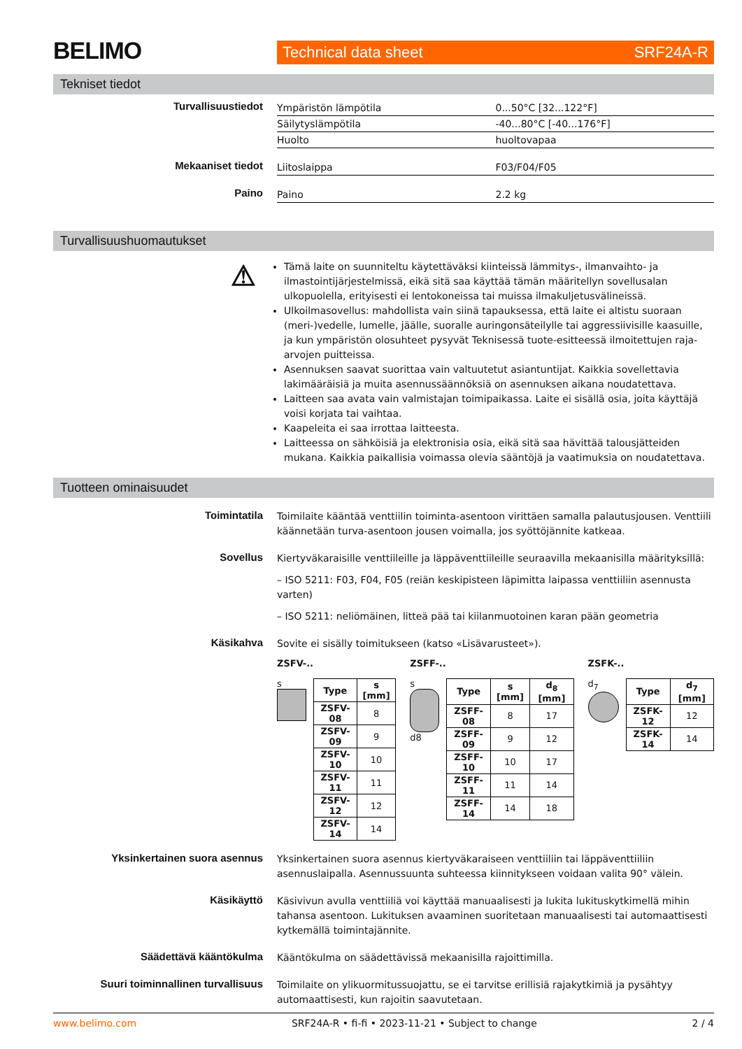BELIMO
Technical data sheet SRF24A-R
Tekniset tiedot
Turvallisuustiedot
| Ympäristön lämpötila | 0...50°C [32...122°F] |
| Säilytyslämpötila | -40...80°C [-40...176°F] |
| Huolto | huoltovapaa |
Mekaaniset tiedot
| Liitoslaippa | F03/F04/F05 |
Paino
| Paino | 2.2 kg |
Turvallisuushuomautukset
⚠
Tämä laite on suunniteltu käytettäväksi kiinteissä lämmitys-, ilmanvaihto- ja ilmastointijärjestelmissä, eikä sitä saa käyttää tämän määritellyn sovellusalan ulkopuolella, erityisesti ei lentokoneissa tai muissa ilmakuljetusvälineissä.
Ulkoilmasovellus: mahdollista vain siinä tapauksessa, että laite ei altistu suoraan (meri-)vedelle, lumelle, jäälle, suoralle auringonsäteilylle tai aggressiivisille kaasuille, ja kun ympäristön olosuhteet pysyvät Teknisessä tuote-esitteessä ilmoitettujen raja-arvojen puitteissa.
Asennuksen saavat suorittaa vain valtuutetut asiantuntijat. Kaikkia sovellettavia lakimääräisiä ja muita asennussäännöksiä on asennuksen aikana noudatettava.
Laitteen saa avata vain valmistajan toimipaikassa. Laite ei sisällä osia, joita käyttäjä voisi korjata tai vaihtaa.
Kaapeleita ei saa irrottaa laitteesta.
Laitteessa on sähköisiä ja elektronisia osia, eikä sitä saa hävittää talousjätteiden mukana. Kaikkia paikallisia voimassa olevia sääntöjä ja vaatimuksia on noudatettava.
Tuotteen ominaisuudet
Toimintatila
Toimilaite kääntää venttiilin toiminta-asentoon virittäen samalla palautusjousen. Venttiili käännetään turva-asentoon jousen voimalla, jos syöttöjännite katkeaa.
Sovellus
Kiertyväkaraisille venttiileille ja läppäventtiileille seuraavilla mekaanisilla määrityksillä:
– ISO 5211: F03, F04, F05 (reiän keskipisteen läpimitta laipassa venttiiliin asennusta varten)
– ISO 5211: neliömäinen, litteä pää tai kiilanmuotoinen karan pään geometria
Käsikahva
Sovite ei sisälly toimitukseen (katso «Lisävarusteet»).
ZSFV-..
s
| Type | s [mm] |
| --- | --- |
| ZSFV-08 | 8 |
| ZSFV-09 | 9 |
| ZSFV-10 | 10 |
| ZSFV-11 | 11 |
| ZSFV-12 | 12 |
| ZSFV-14 | 14 |
ZSFF-..
s
d8
| Type | s [mm] | d<sub>8</sub> [mm] |
| --- | --- | --- |
| ZSFF-08 | 8 | 17 |
| ZSFF-09 | 9 | 12 |
| ZSFF-10 | 10 | 17 |
| ZSFF-11 | 11 | 14 |
| ZSFF-14 | 14 | 18 |
ZSFK-..
d<sub>7</sub>
| Type | d<sub>7</sub> [mm] |
| --- | --- |
| ZSFK-12 | 12 |
| ZSFK-14 | 14 |
Yksinkertainen suora asennus
Yksinkertainen suora asennus kiertyväkaraiseen venttiiliin tai läppäventtiiliin asennuslaipalla. Asennussuunta suhteessa kiinnitykseen voidaan valita 90° välein.
Käsikäyttö
Käsivivun avulla venttiiliä voi käyttää manuaalisesti ja lukita lukituskytkimellä mihin tahansa asentoon. Lukituksen avaaminen suoritetaan manuaalisesti tai automaattisesti kytkemällä toimintajännite.
Säädettävä kääntökulma
Kääntökulma on säädettävissä mekaanisilla rajoittimilla.
Suuri toiminnallinen turvallisuus
Toimilaite on ylikuormitussuojattu, se ei tarvitse erillisiä rajakytkimiä ja pysähtyy automaattisesti, kun rajoitin saavutetaan.
www.belimo.com SRF24A-R • fi-fi • 2023-11-21 • Subject to change 2 / 4